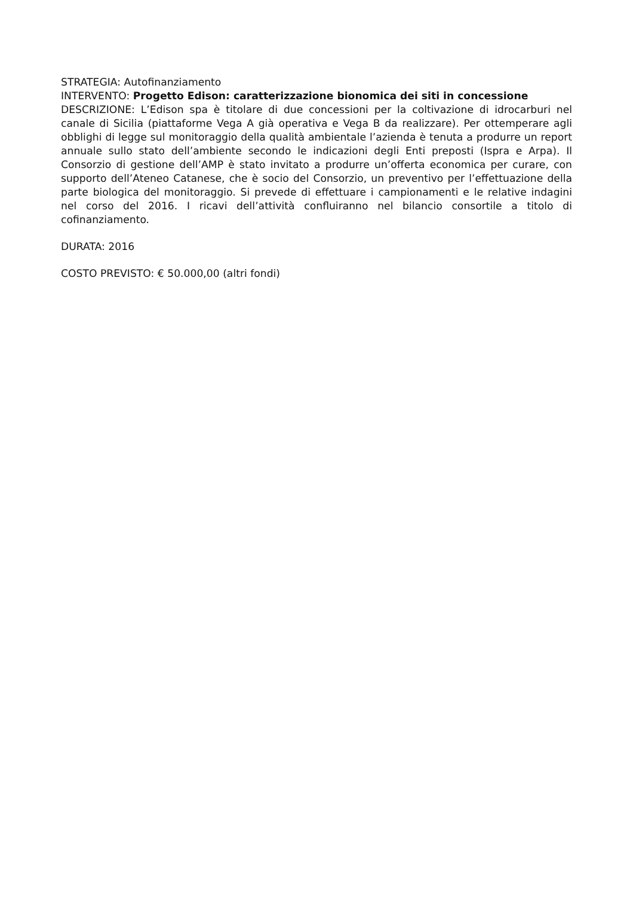STRATEGIA: Autofinanziamento
INTERVENTO: Progetto Edison: caratterizzazione bionomica dei siti in concessione
DESCRIZIONE: L’Edison spa è titolare di due concessioni per la coltivazione di idrocarburi nel canale di Sicilia (piattaforme Vega A già operativa e Vega B da realizzare). Per ottemperare agli obblighi di legge sul monitoraggio della qualità ambientale l’azienda è tenuta a produrre un report annuale sullo stato dell’ambiente secondo le indicazioni degli Enti preposti (Ispra e Arpa). Il Consorzio di gestione dell’AMP è stato invitato a produrre un’offerta economica per curare, con supporto dell’Ateneo Catanese, che è socio del Consorzio, un preventivo per l’effettuazione della parte biologica del monitoraggio. Si prevede di effettuare i campionamenti e le relative indagini nel corso del 2016. I ricavi dell’attività confluiranno nel bilancio consortile a titolo di cofinanziamento.
DURATA: 2016
COSTO PREVISTO: € 50.000,00 (altri fondi)